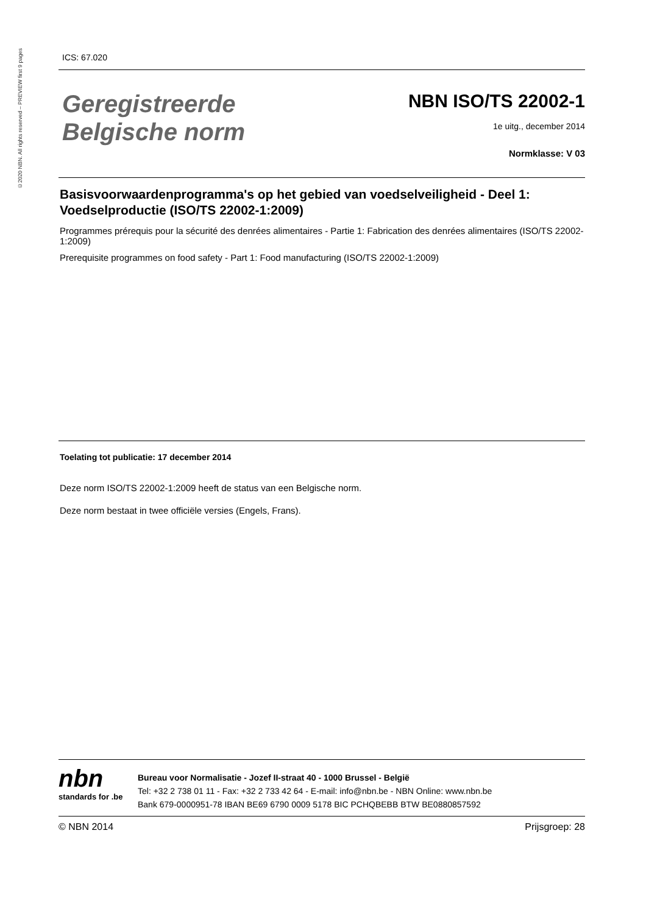©2020 NBN. All rights reserved – PREVIEW first 9 pages
ICS: 67.020
Geregistreerde
Belgische norm
NBN ISO/TS 22002-1
1e uitg., december 2014
Normklasse: V 03
Basisvoorwaardenprogramma's op het gebied van voedselveiligheid - Deel 1: Voedselproductie (ISO/TS 22002-1:2009)
Programmes prérequis pour la sécurité des denrées alimentaires - Partie 1: Fabrication des denrées alimentaires (ISO/TS 22002-1:2009)
Prerequisite programmes on food safety - Part 1: Food manufacturing (ISO/TS 22002-1:2009)
Toelating tot publicatie: 17 december 2014
Deze norm ISO/TS 22002-1:2009 heeft de status van een Belgische norm.
Deze norm bestaat in twee officiële versies (Engels, Frans).
nbn
standards for .be
Bureau voor Normalisatie - Jozef II-straat 40 - 1000 Brussel - België
Tel: +32 2 738 01 11 - Fax: +32 2 733 42 64 - E-mail: info@nbn.be - NBN Online: www.nbn.be
Bank 679-0000951-78 IBAN BE69 6790 0009 5178 BIC PCHQBEBB BTW BE0880857592
© NBN 2014 Prijsgroep: 28